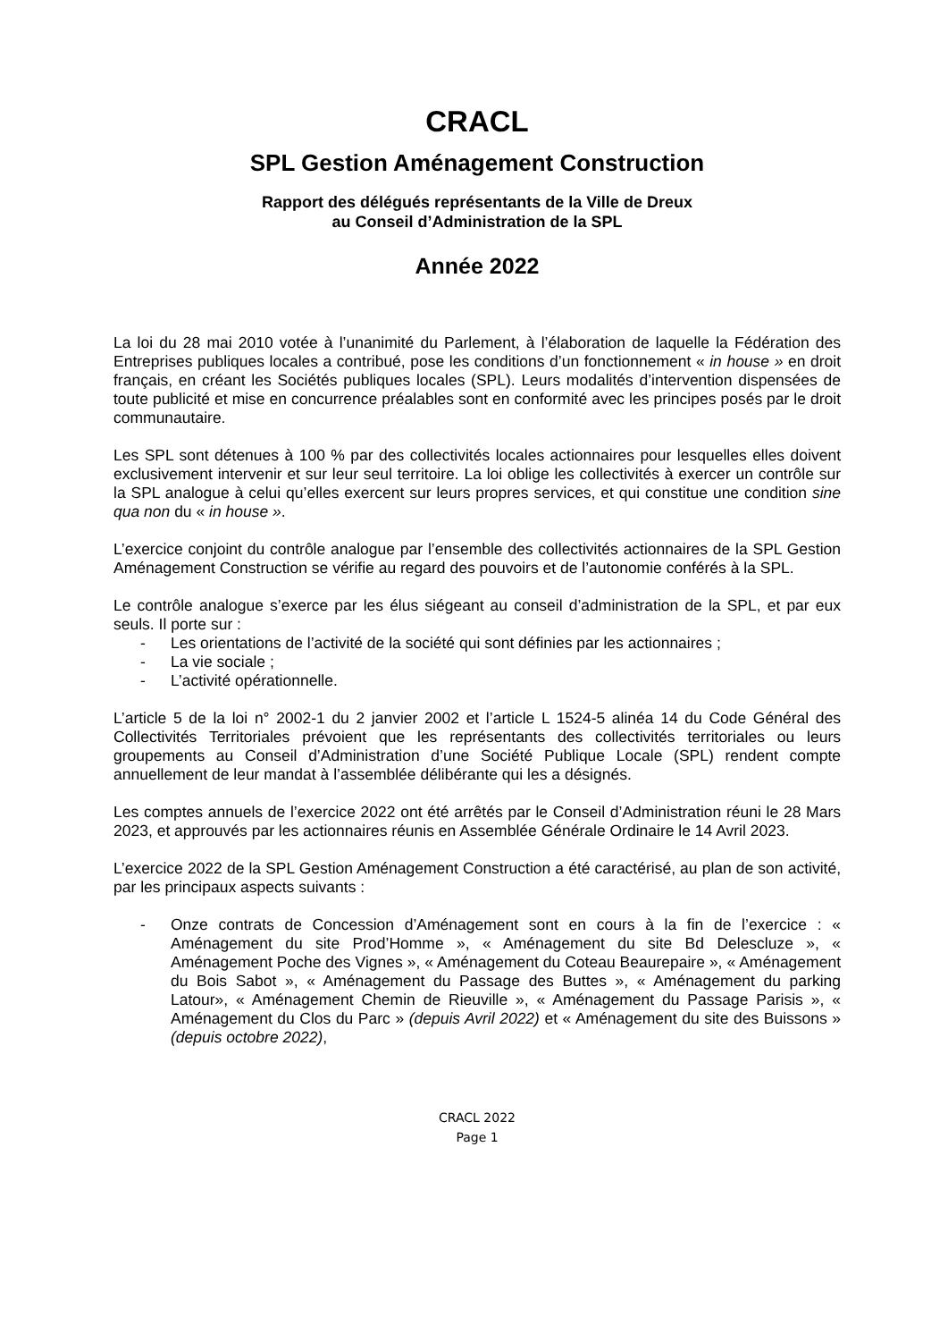CRACL
SPL Gestion Aménagement Construction
Rapport des délégués représentants de la Ville de Dreux
au Conseil d’Administration de la SPL
Année 2022
La loi du 28 mai 2010 votée à l’unanimité du Parlement, à l’élaboration de laquelle la Fédération des Entreprises publiques locales a contribué, pose les conditions d’un fonctionnement « in house » en droit français, en créant les Sociétés publiques locales (SPL). Leurs modalités d’intervention dispensées de toute publicité et mise en concurrence préalables sont en conformité avec les principes posés par le droit communautaire.
Les SPL sont détenues à 100 % par des collectivités locales actionnaires pour lesquelles elles doivent exclusivement intervenir et sur leur seul territoire. La loi oblige les collectivités à exercer un contrôle sur la SPL analogue à celui qu’elles exercent sur leurs propres services, et qui constitue une condition sine qua non du « in house ».
L’exercice conjoint du contrôle analogue par l’ensemble des collectivités actionnaires de la SPL Gestion Aménagement Construction se vérifie au regard des pouvoirs et de l’autonomie conférés à la SPL.
Le contrôle analogue s’exerce par les élus siégeant au conseil d’administration de la SPL, et par eux seuls. Il porte sur :
- Les orientations de l’activité de la société qui sont définies par les actionnaires ;
- La vie sociale ;
- L’activité opérationnelle.
L’article 5 de la loi n° 2002-1 du 2 janvier 2002 et l’article L 1524-5 alinéa 14 du Code Général des Collectivités Territoriales prévoient que les représentants des collectivités territoriales ou leurs groupements au Conseil d’Administration d’une Société Publique Locale (SPL) rendent compte annuellement de leur mandat à l’assemblée délibérante qui les a désignés.
Les comptes annuels de l’exercice 2022 ont été arrêtés par le Conseil d’Administration réuni le 28 Mars 2023, et approuvés par les actionnaires réunis en Assemblée Générale Ordinaire le 14 Avril 2023.
L’exercice 2022 de la SPL Gestion Aménagement Construction a été caractérisé, au plan de son activité, par les principaux aspects suivants :
- Onze contrats de Concession d’Aménagement sont en cours à la fin de l’exercice : « Aménagement du site Prod’Homme », « Aménagement du site Bd Delescluze », « Aménagement Poche des Vignes », « Aménagement du Coteau Beaurepaire », « Aménagement du Bois Sabot », « Aménagement du Passage des Buttes », « Aménagement du parking Latour», « Aménagement Chemin de Rieuville », « Aménagement du Passage Parisis », « Aménagement du Clos du Parc » (depuis Avril 2022) et « Aménagement du site des Buissons » (depuis octobre 2022),
CRACL 2022
Page 1